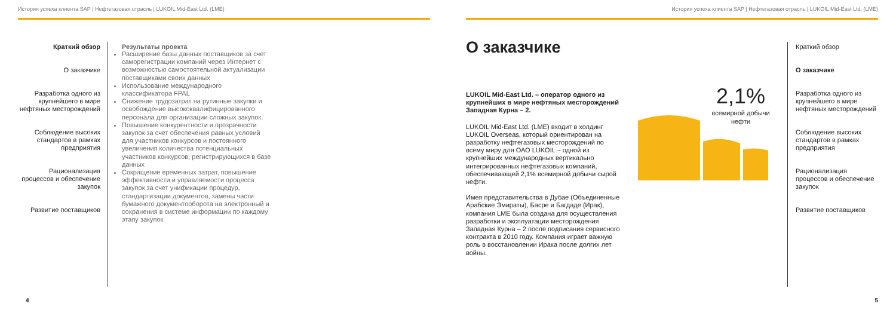История успеха клиента SAP | Нефтегазовая отрасль | LUKOIL Mid-East Ltd. (LME)
Краткий обзор
О заказчике
Разработка одного из крупнейшего в мире нефтяных месторождений
Соблюдение высоких стандартов в рамках предприятия
Рационализация процессов и обеспечение закупок
Развитие поставщиков
Результаты проекта
Расширение базы данных поставщиков за счет саморегистрации компаний через Интернет с возможностью самостоятельной актуализации поставщиками своих данных
Использование международного классификатора FPAL
Снижение трудозатрат на рутинные закупки и освобождение высококвалифицированного персонала для организации сложных закупок.
Повышение конкурентности и прозрачности закупок за счет обеспечения равных условий для участников конкурсов и постоянного увеличения количества потенциальных участников конкурсов, регистрирующихся в базе данных
Сокращение временных затрат, повышение эффективности и управляемости процесса закупок за счет унификации процедур, стандартизации документов, замены части бумажного документооборота на электронный и сохранения в системе информации по каждому этапу закупок
4
История успеха клиента SAP | Нефтегазовая отрасль | LUKOIL Mid-East Ltd. (LME)
О заказчике
LUKOIL Mid-East Ltd. – оператор одного из крупнейших в мире нефтяных месторождений Западная Курна – 2.
LUKOIL Mid-East Ltd. (LME) входит в холдинг LUKOIL Overseas, который ориентирован на разработку нефтегазовых месторождений по всему миру для ОАО LUKOIL – одной из крупнейших международных вертикально интегрированных нефтегазовых компаний, обеспечивающей 2,1% всемирной добычи сырой нефти.
Имея представительства в Дубае (Объединенные Арабские Эмираты), Басре и Багдаде (Ирак), компания LME была создана для осуществления разработки и эксплуатации месторождения Западная Курна – 2 после подписания сервисного контракта в 2010 году. Компания играет важную роль в восстановлении Ирака после долгих лет войны.
2,1%
всемирной добычи нефти
Краткий обзор
О заказчике
Разработка одного из крупнейшего в мире нефтяных месторождений
Соблюдение высоких стандартов в рамках предприятия
Рационализация процессов и обеспечение закупок
Развитие поставщиков
5